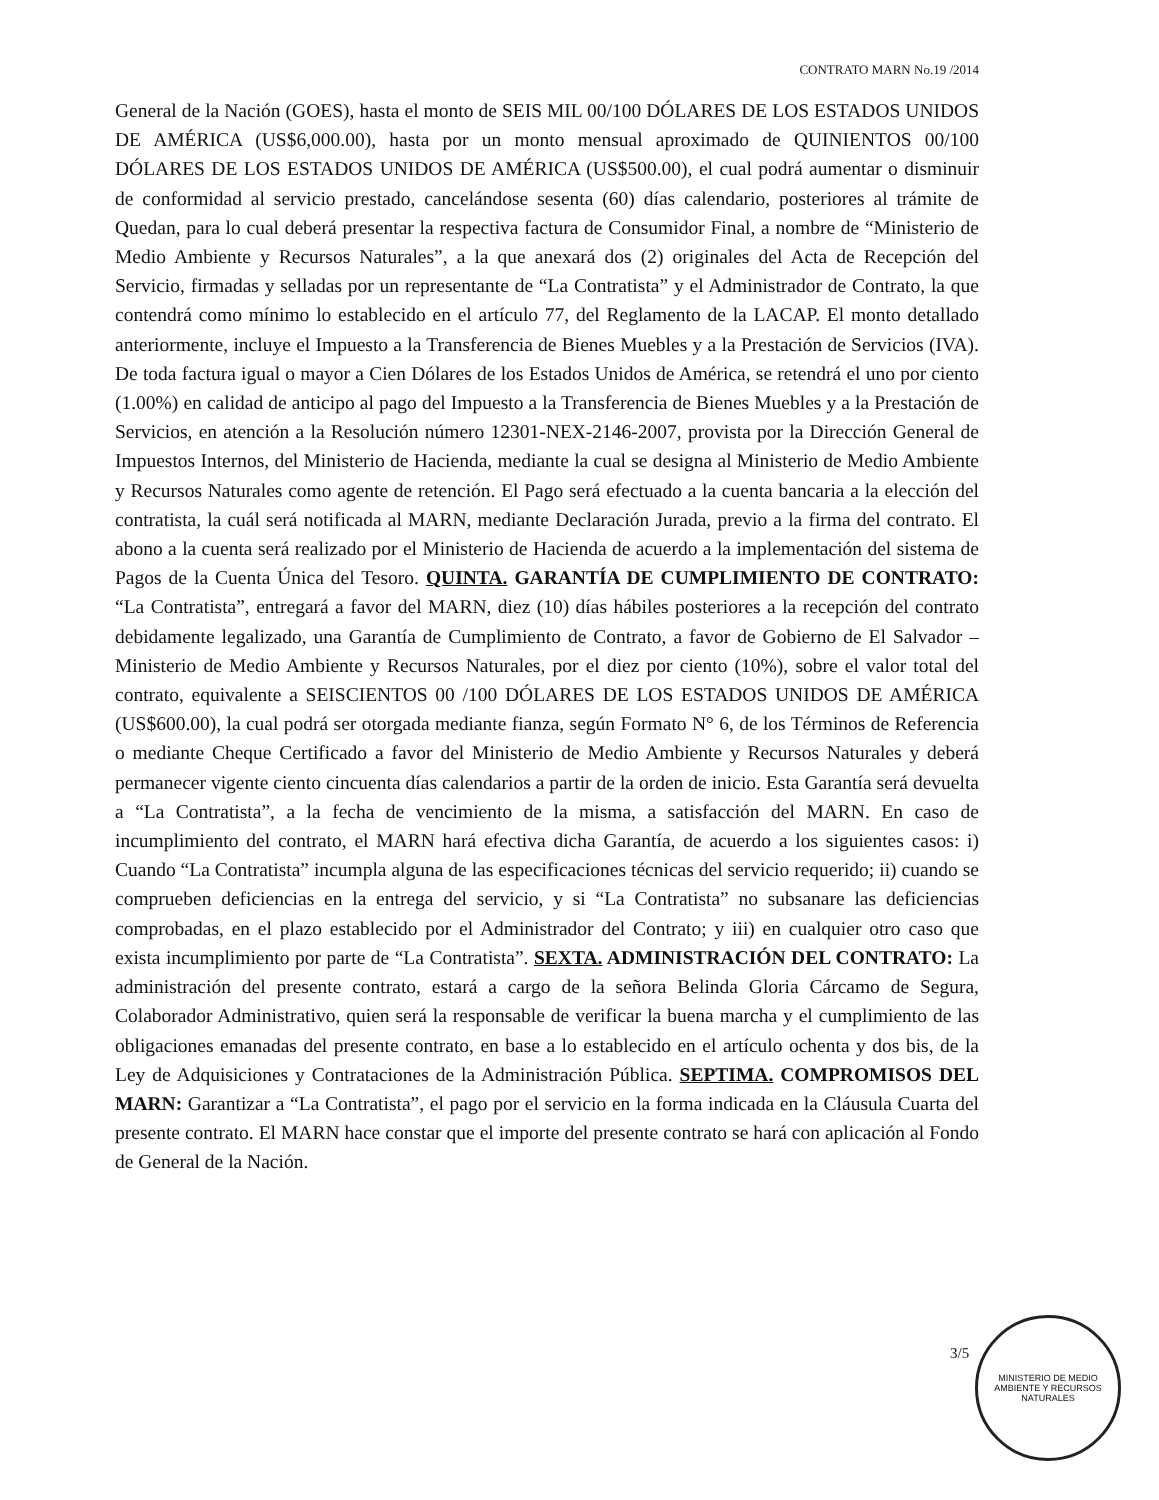CONTRATO MARN No.19 /2014
General de la Nación (GOES), hasta el monto de SEIS MIL 00/100 DÓLARES DE LOS ESTADOS UNIDOS DE AMÉRICA (US$6,000.00), hasta por un monto mensual aproximado de QUINIENTOS 00/100 DÓLARES DE LOS ESTADOS UNIDOS DE AMÉRICA (US$500.00), el cual podrá aumentar o disminuir de conformidad al servicio prestado, cancelándose sesenta (60) días calendario, posteriores al trámite de Quedan, para lo cual deberá presentar la respectiva factura de Consumidor Final, a nombre de “Ministerio de Medio Ambiente y Recursos Naturales”, a la que anexará dos (2) originales del Acta de Recepción del Servicio, firmadas y selladas por un representante de “La Contratista” y el Administrador de Contrato, la que contendrá como mínimo lo establecido en el artículo 77, del Reglamento de la LACAP. El monto detallado anteriormente, incluye el Impuesto a la Transferencia de Bienes Muebles y a la Prestación de Servicios (IVA). De toda factura igual o mayor a Cien Dólares de los Estados Unidos de América, se retendrá el uno por ciento (1.00%) en calidad de anticipo al pago del Impuesto a la Transferencia de Bienes Muebles y a la Prestación de Servicios, en atención a la Resolución número 12301-NEX-2146-2007, provista por la Dirección General de Impuestos Internos, del Ministerio de Hacienda, mediante la cual se designa al Ministerio de Medio Ambiente y Recursos Naturales como agente de retención. El Pago será efectuado a la cuenta bancaria a la elección del contratista, la cuál será notificada al MARN, mediante Declaración Jurada, previo a la firma del contrato. El abono a la cuenta será realizado por el Ministerio de Hacienda de acuerdo a la implementación del sistema de Pagos de la Cuenta Única del Tesoro. QUINTA. GARANTÍA DE CUMPLIMIENTO DE CONTRATO: “La Contratista”, entregará a favor del MARN, diez (10) días hábiles posteriores a la recepción del contrato debidamente legalizado, una Garantía de Cumplimiento de Contrato, a favor de Gobierno de El Salvador – Ministerio de Medio Ambiente y Recursos Naturales, por el diez por ciento (10%), sobre el valor total del contrato, equivalente a SEISCIENTOS 00 /100 DÓLARES DE LOS ESTADOS UNIDOS DE AMÉRICA (US$600.00), la cual podrá ser otorgada mediante fianza, según Formato N° 6, de los Términos de Referencia o mediante Cheque Certificado a favor del Ministerio de Medio Ambiente y Recursos Naturales y deberá permanecer vigente ciento cincuenta días calendarios a partir de la orden de inicio. Esta Garantía será devuelta a “La Contratista”, a la fecha de vencimiento de la misma, a satisfacción del MARN. En caso de incumplimiento del contrato, el MARN hará efectiva dicha Garantía, de acuerdo a los siguientes casos: i) Cuando “La Contratista” incumpla alguna de las especificaciones técnicas del servicio requerido; ii) cuando se comprueben deficiencias en la entrega del servicio, y si “La Contratista” no subsanare las deficiencias comprobadas, en el plazo establecido por el Administrador del Contrato; y iii) en cualquier otro caso que exista incumplimiento por parte de “La Contratista”. SEXTA. ADMINISTRACIÓN DEL CONTRATO: La administración del presente contrato, estará a cargo de la señora Belinda Gloria Cárcamo de Segura, Colaborador Administrativo, quien será la responsable de verificar la buena marcha y el cumplimiento de las obligaciones emanadas del presente contrato, en base a lo establecido en el artículo ochenta y dos bis, de la Ley de Adquisiciones y Contrataciones de la Administración Pública. SEPTIMA. COMPROMISOS DEL MARN: Garantizar a “La Contratista”, el pago por el servicio en la forma indicada en la Cláusula Cuarta del presente contrato. El MARN hace constar que el importe del presente contrato se hará con aplicación al Fondo de General de la Nación.
3/5
MINISTERIO DE MEDIO AMBIENTE Y RECURSOS NATURALES